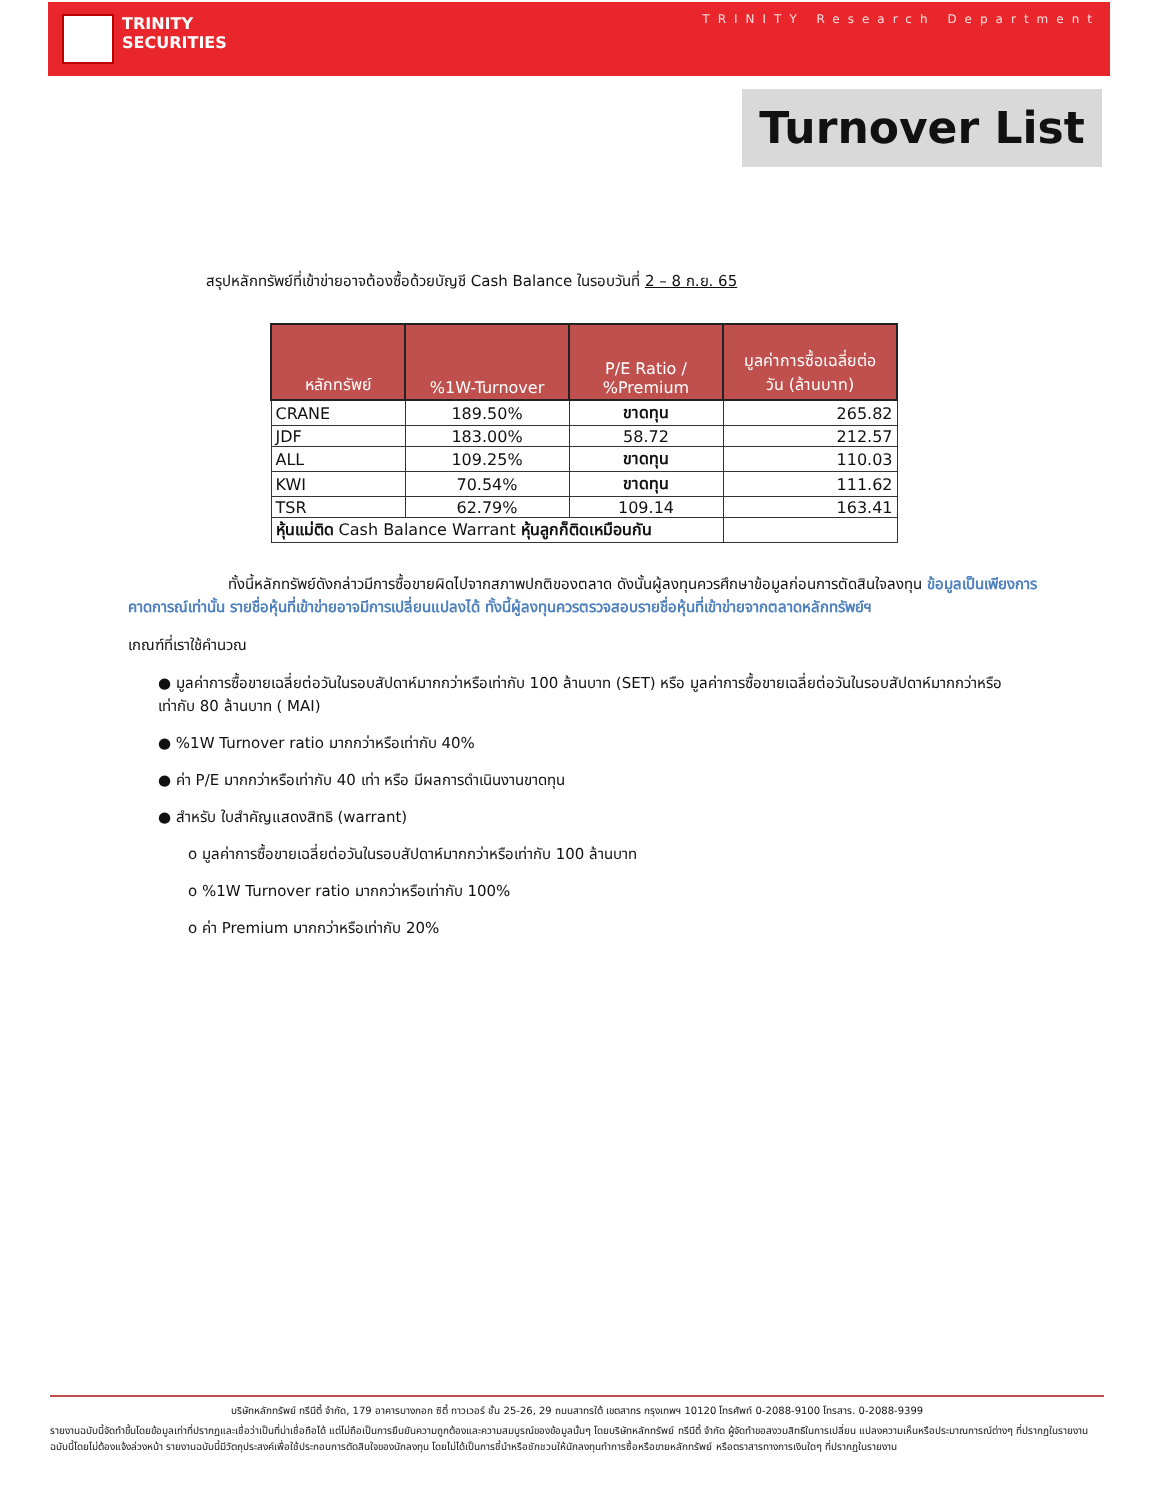TRINITY
SECURITIES
TRINITY Research Department
Turnover List
สรุปหลักทรัพย์ที่เข้าข่ายอาจต้องซื้อด้วยบัญชี Cash Balance ในรอบวันที่ 2 – 8 ก.ย. 65
| หลักทรัพย์ | %1W-Turnover | P/E Ratio / %Premium | มูลค่าการซื้อเฉลี่ยต่อ วัน (ล้านบาท) |
| --- | --- | --- | --- |
| CRANE | 189.50% | ขาดทุน | 265.82 |
| JDF | 183.00% | 58.72 | 212.57 |
| ALL | 109.25% | ขาดทุน | 110.03 |
| KWI | 70.54% | ขาดทุน | 111.62 |
| TSR | 62.79% | 109.14 | 163.41 |
| หุ้นแม่ติด Cash Balance Warrant หุ้นลูกก็ติดเหมือนกัน | | | |
ทั้งนี้หลักทรัพย์ดังกล่าวมีการซื้อขายผิดไปจากสภาพปกติของตลาด ดังนั้นผู้ลงทุนควรศึกษาข้อมูลก่อนการตัดสินใจลงทุน ข้อมูลเป็นเพียงการคาดการณ์เท่านั้น รายชื่อหุ้นที่เข้าข่ายอาจมีการเปลี่ยนแปลงได้ ทั้งนี้ผู้ลงทุนควรตรวจสอบรายชื่อหุ้นที่เข้าข่ายจากตลาดหลักทรัพย์ฯ
เกณฑ์ที่เราใช้คำนวณ
● มูลค่าการซื้อขายเฉลี่ยต่อวันในรอบสัปดาห์มากกว่าหรือเท่ากับ 100 ล้านบาท (SET) หรือ มูลค่าการซื้อขายเฉลี่ยต่อวันในรอบสัปดาห์มากกว่าหรือเท่ากับ 80 ล้านบาท ( MAI)
● %1W Turnover ratio มากกว่าหรือเท่ากับ 40%
● ค่า P/E มากกว่าหรือเท่ากับ 40 เท่า หรือ มีผลการดำเนินงานขาดทุน
● สำหรับ ใบสำคัญแสดงสิทธิ (warrant)
o มูลค่าการซื้อขายเฉลี่ยต่อวันในรอบสัปดาห์มากกว่าหรือเท่ากับ 100 ล้านบาท
o %1W Turnover ratio มากกว่าหรือเท่ากับ 100%
o ค่า Premium มากกว่าหรือเท่ากับ 20%
บริษัทหลักทรัพย์ ทรีนีตี้ จำกัด, 179 อาคารบางกอก ซิตี้ ทาวเวอร์ ชั้น 25-26, 29 ถนนสาทรใต้ เขตสาทร กรุงเทพฯ 10120 โทรศัพท์ 0-2088-9100 โทรสาร. 0-2088-9399
รายงานฉบับนี้จัดทำขึ้นโดยข้อมูลเท่าที่ปรากฏและเชื่อว่าเป็นที่น่าเชื่อถือได้ แต่ไม่ถือเป็นการยืนยันความถูกต้องและความสมบูรณ์ของข้อมูลนั้นๆ โดยบริษัทหลักทรัพย์ ทรีนีตี้ จำกัด ผู้จัดทำขอสงวนสิทธิในการเปลี่ยน แปลงความเห็นหรือประมาณการณ์ต่างๆ ที่ปรากฏในรายงานฉบับนี้โดยไม่ต้องแจ้งล่วงหน้า รายงานฉบับนี้มีวัตถุประสงค์เพื่อใช้ประกอบการตัดสินใจของนักลงทุน โดยไม่ได้เป็นการชี้นำหรือชักชวนให้นักลงทุนทำการซื้อหรือขายหลักทรัพย์ หรือตราสารทางการเงินใดๆ ที่ปรากฏในรายงาน